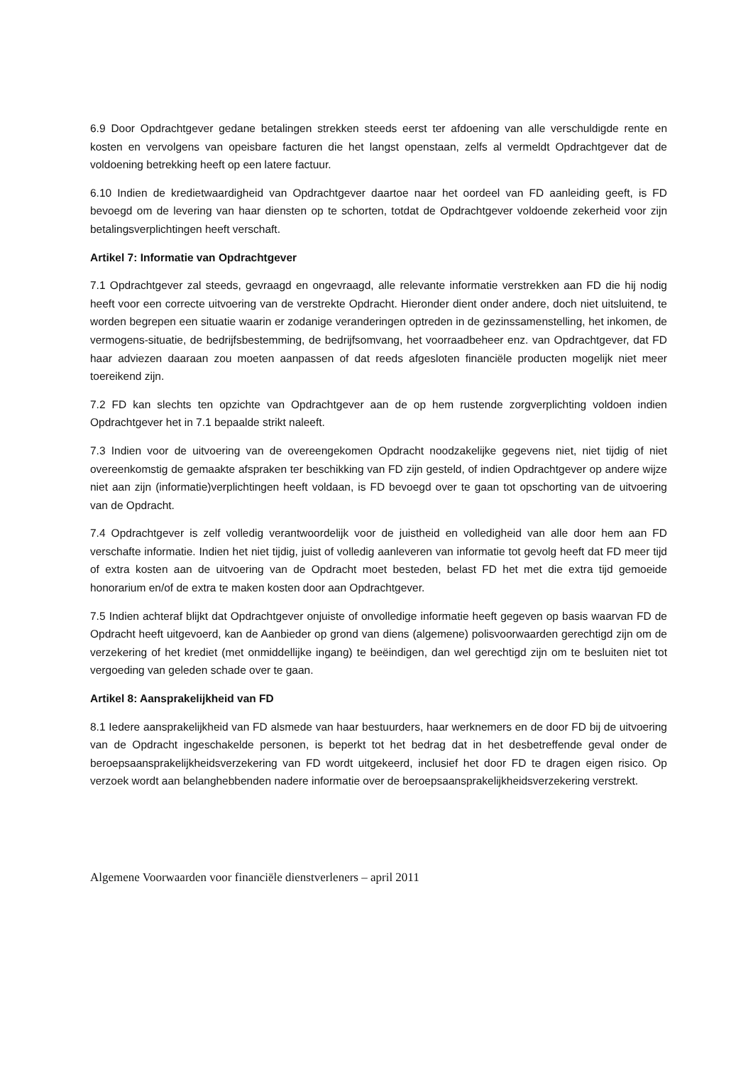6.9 Door Opdrachtgever gedane betalingen strekken steeds eerst ter afdoening van alle verschuldigde rente en kosten en vervolgens van opeisbare facturen die het langst openstaan, zelfs al vermeldt Opdrachtgever dat de voldoening betrekking heeft op een latere factuur.
6.10 Indien de kredietwaardigheid van Opdrachtgever daartoe naar het oordeel van FD aanleiding geeft, is FD bevoegd om de levering van haar diensten op te schorten, totdat de Opdrachtgever voldoende zekerheid voor zijn betalingsverplichtingen heeft verschaft.
Artikel 7: Informatie van Opdrachtgever
7.1 Opdrachtgever zal steeds, gevraagd en ongevraagd, alle relevante informatie verstrekken aan FD die hij nodig heeft voor een correcte uitvoering van de verstrekte Opdracht. Hieronder dient onder andere, doch niet uitsluitend, te worden begrepen een situatie waarin er zodanige veranderingen optreden in de gezinssamenstelling, het inkomen, de vermogens-situatie, de bedrijfsbestemming, de bedrijfsomvang, het voorraadbeheer enz. van Opdrachtgever, dat FD haar adviezen daaraan zou moeten aanpassen of dat reeds afgesloten financiële producten mogelijk niet meer toereikend zijn.
7.2 FD kan slechts ten opzichte van Opdrachtgever aan de op hem rustende zorgverplichting voldoen indien Opdrachtgever het in 7.1 bepaalde strikt naleeft.
7.3 Indien voor de uitvoering van de overeengekomen Opdracht noodzakelijke gegevens niet, niet tijdig of niet overeenkomstig de gemaakte afspraken ter beschikking van FD zijn gesteld, of indien Opdrachtgever op andere wijze niet aan zijn (informatie)verplichtingen heeft voldaan, is FD bevoegd over te gaan tot opschorting van de uitvoering van de Opdracht.
7.4 Opdrachtgever is zelf volledig verantwoordelijk voor de juistheid en volledigheid van alle door hem aan FD verschafte informatie. Indien het niet tijdig, juist of volledig aanleveren van informatie tot gevolg heeft dat FD meer tijd of extra kosten aan de uitvoering van de Opdracht moet besteden, belast FD het met die extra tijd gemoeide honorarium en/of de extra te maken kosten door aan Opdrachtgever.
7.5 Indien achteraf blijkt dat Opdrachtgever onjuiste of onvolledige informatie heeft gegeven op basis waarvan FD de Opdracht heeft uitgevoerd, kan de Aanbieder op grond van diens (algemene) polisvoorwaarden gerechtigd zijn om de verzekering of het krediet (met onmiddellijke ingang) te beëindigen, dan wel gerechtigd zijn om te besluiten niet tot vergoeding van geleden schade over te gaan.
Artikel 8: Aansprakelijkheid van FD
8.1 Iedere aansprakelijkheid van FD alsmede van haar bestuurders, haar werknemers en de door FD bij de uitvoering van de Opdracht ingeschakelde personen, is beperkt tot het bedrag dat in het desbetreffende geval onder de beroepsaansprakelijkheidsverzekering van FD wordt uitgekeerd, inclusief het door FD te dragen eigen risico. Op verzoek wordt aan belanghebbenden nadere informatie over de beroepsaansprakelijkheidsverzekering verstrekt.
Algemene Voorwaarden voor financiële dienstverleners – april 2011